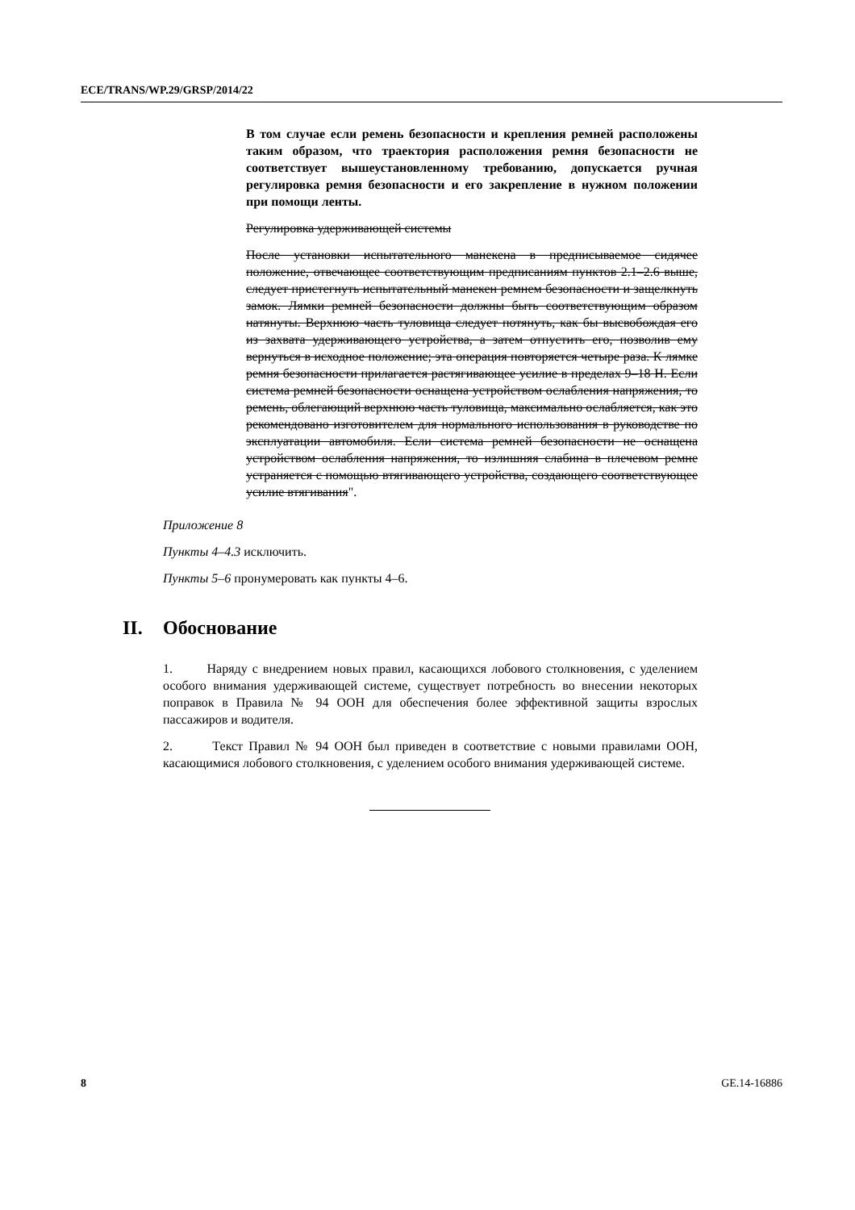ECE/TRANS/WP.29/GRSP/2014/22
В том случае если ремень безопасности и крепления ремней расположены таким образом, что траектория расположения ремня безопасности не соответствует вышеустановленному требованию, допускается ручная регулировка ремня безопасности и его закрепление в нужном положении при помощи ленты.
Регулировка удерживающей системы
После установки испытательного манекена в предписываемое сидячее положение, отвечающее соответствующим предписаниям пунктов 2.1–2.6 выше, следует пристегнуть испытательный манекен ремнем безопасности и защелкнуть замок. Лямки ремней безопасности должны быть соответствующим образом натянуты. Верхнюю часть туловища следует потянуть, как бы высвобождая его из захвата удерживающего устройства, а затем отпустить его, позволив ему вернуться в исходное положение; эта операция повторяется четыре раза. К лямке ремня безопасности прилагается растягивающее усилие в пределах 9–18 Н. Если система ремней безопасности оснащена устройством ослабления напряжения, то ремень, облегающий верхнюю часть туловища, максимально ослабляется, как это рекомендовано изготовителем для нормального использования в руководстве по эксплуатации автомобиля. Если система ремней безопасности не оснащена устройством ослабления напряжения, то излишняя слабина в плечевом ремне устраняется с помощью втягивающего устройства, создающего соответствующее усилие втягивания".
Приложение 8
Пункты 4–4.3 исключить.
Пункты 5–6 пронумеровать как пункты 4–6.
II. Обоснование
1. Наряду с внедрением новых правил, касающихся лобового столкновения, с уделением особого внимания удерживающей системе, существует потребность во внесении некоторых поправок в Правила № 94 ООН для обеспечения более эффективной защиты взрослых пассажиров и водителя.
2. Текст Правил № 94 ООН был приведен в соответствие с новыми правилами ООН, касающимися лобового столкновения, с уделением особого внимания удерживающей системе.
8 GE.14-16886